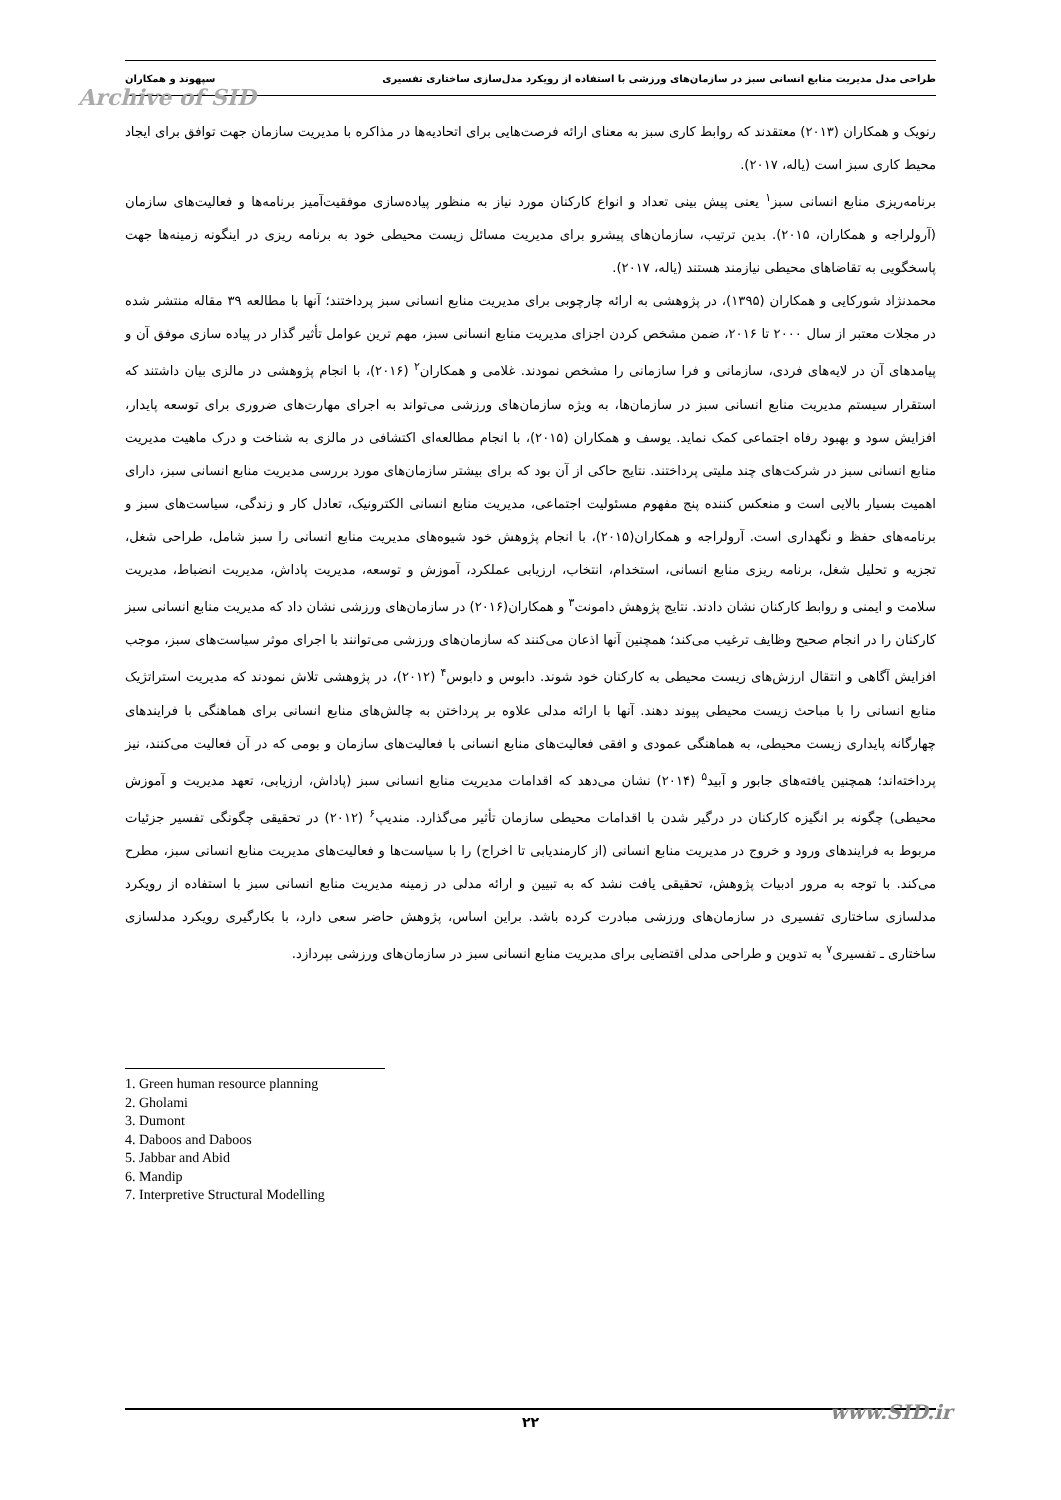طراحی مدل مدیریت منابع انسانی سبز در سازمان‌های ورزشی با استفاده از رویکرد مدل‌سازی ساختاری تفسیری سپهوند و همکاران
Archive of SID
رنویک و همکاران (۲۰۱۳) معتقدند که روابط کاری سبز به معنای ارائه فرصت‌هایی برای اتحادیه‌ها در مذاکره با مدیریت سازمان جهت توافق برای ایجاد محیط کاری سبز است (یاله، ۲۰۱۷).
برنامه‌ریزی منابع انسانی سبز<sup>۱</sup> یعنی پیش بینی تعداد و انواع کارکنان مورد نیاز به منظور پیاده‌سازی موفقیت‌آمیز برنامه‌ها و فعالیت‌های سازمان (آرولراجه و همکاران، ۲۰۱۵). بدین ترتیب، سازمان‌های پیشرو برای مدیریت مسائل زیست محیطی خود به برنامه ریزی در اینگونه زمینه‌ها جهت پاسخگویی به تقاضاهای محیطی نیازمند هستند (یاله، ۲۰۱۷).
محمدنژاد شورکایی و همکاران (۱۳۹۵)، در پژوهشی به ارائه چارچوبی برای مدیریت منابع انسانی سبز پرداختند؛ آنها با مطالعه ۳۹ مقاله منتشر شده در مجلات معتبر از سال ۲۰۰۰ تا ۲۰۱۶، ضمن مشخص کردن اجزای مدیریت منابع انسانی سبز، مهم ترین عوامل تأثیر گذار در پیاده سازی موفق آن و پیامدهای آن در لایه‌های فردی، سازمانی و فرا سازمانی را مشخص نمودند. غلامی و همکاران<sup>۲</sup> (۲۰۱۶)، با انجام پژوهشی در مالزی بیان داشتند که استقرار سیستم مدیریت منابع انسانی سبز در سازمان‌ها، به ویژه سازمان‌های ورزشی می‌تواند به اجرای مهارت‌های ضروری برای توسعه پایدار، افزایش سود و بهبود رفاه اجتماعی کمک نماید. یوسف و همکاران (۲۰۱۵)، با انجام مطالعه‌ای اکتشافی در مالزی به شناخت و درک ماهیت مدیریت منابع انسانی سبز در شرکت‌های چند ملیتی پرداختند. نتایج حاکی از آن بود که برای بیشتر سازمان‌های مورد بررسی مدیریت منابع انسانی سبز، دارای اهمیت بسیار بالایی است و منعکس کننده پنج مفهوم مسئولیت اجتماعی، مدیریت منابع انسانی الکترونیک، تعادل کار و زندگی، سیاست‌های سبز و برنامه‌های حفظ و نگهداری است. آرولراجه و همکاران(۲۰۱۵)، با انجام پژوهش خود شیوه‌های مدیریت منابع انسانی را سبز شامل، طراحی شغل، تجزیه و تحلیل شغل، برنامه ریزی منابع انسانی، استخدام، انتخاب، ارزیابی عملکرد، آموزش و توسعه، مدیریت پاداش، مدیریت انضباط، مدیریت سلامت و ایمنی و روابط کارکنان نشان دادند. نتایج پژوهش دامونت<sup>۳</sup> و همکاران(۲۰۱۶) در سازمان‌های ورزشی نشان داد که مدیریت منابع انسانی سبز کارکنان را در انجام صحیح وظایف ترغیب می‌کند؛ همچنین آنها اذعان می‌کنند که سازمان‌های ورزشی می‌توانند با اجرای موثر سیاست‌های سبز، موجب افزایش آگاهی و انتقال ارزش‌های زیست محیطی به کارکنان خود شوند. دابوس و دابوس<sup>۴</sup> (۲۰۱۲)، در پژوهشی تلاش نمودند که مدیریت استراتژیک منابع انسانی را با مباحث زیست محیطی پیوند دهند. آنها با ارائه مدلی علاوه بر پرداختن به چالش‌های منابع انسانی برای هماهنگی با فرایندهای چهارگانه پایداری زیست محیطی، به هماهنگی عمودی و افقی فعالیت‌های منابع انسانی با فعالیت‌های سازمان و بومی که در آن فعالیت می‌کنند، نیز پرداخته‌اند؛ همچنین یافته‌های جابور و آبید<sup>۵</sup> (۲۰۱۴) نشان می‌دهد که اقدامات مدیریت منابع انسانی سبز (پاداش، ارزیابی، تعهد مدیریت و آموزش محیطی) چگونه بر انگیزه کارکنان در درگیر شدن با اقدامات محیطی سازمان تأثیر می‌گذارد. مندیپ<sup>۶</sup> (۲۰۱۲) در تحقیقی چگونگی تفسیر جزئیات مربوط به فرایندهای ورود و خروج در مدیریت منابع انسانی (از کارمندیابی تا اخراج) را با سیاست‌ها و فعالیت‌های مدیریت منابع انسانی سبز، مطرح می‌کند. با توجه به مرور ادبیات پژوهش، تحقیقی یافت نشد که به تبیین و ارائه مدلی در زمینه مدیریت منابع انسانی سبز با استفاده از رویکرد مدلسازی ساختاری تفسیری در سازمان‌های ورزشی مبادرت کرده باشد. براین اساس، پژوهش حاضر سعی دارد، با بکارگیری رویکرد مدلسازی ساختاری ـ تفسیری<sup>۷</sup> به تدوین و طراحی مدلی اقتضایی برای مدیریت منابع انسانی سبز در سازمان‌های ورزشی بپردازد.
1. Green human resource planning
2. Gholami
3. Dumont
4. Daboos and Daboos
5. Jabbar and Abid
6. Mandip
7. Interpretive Structural Modelling
۲۲ www.SID.ir